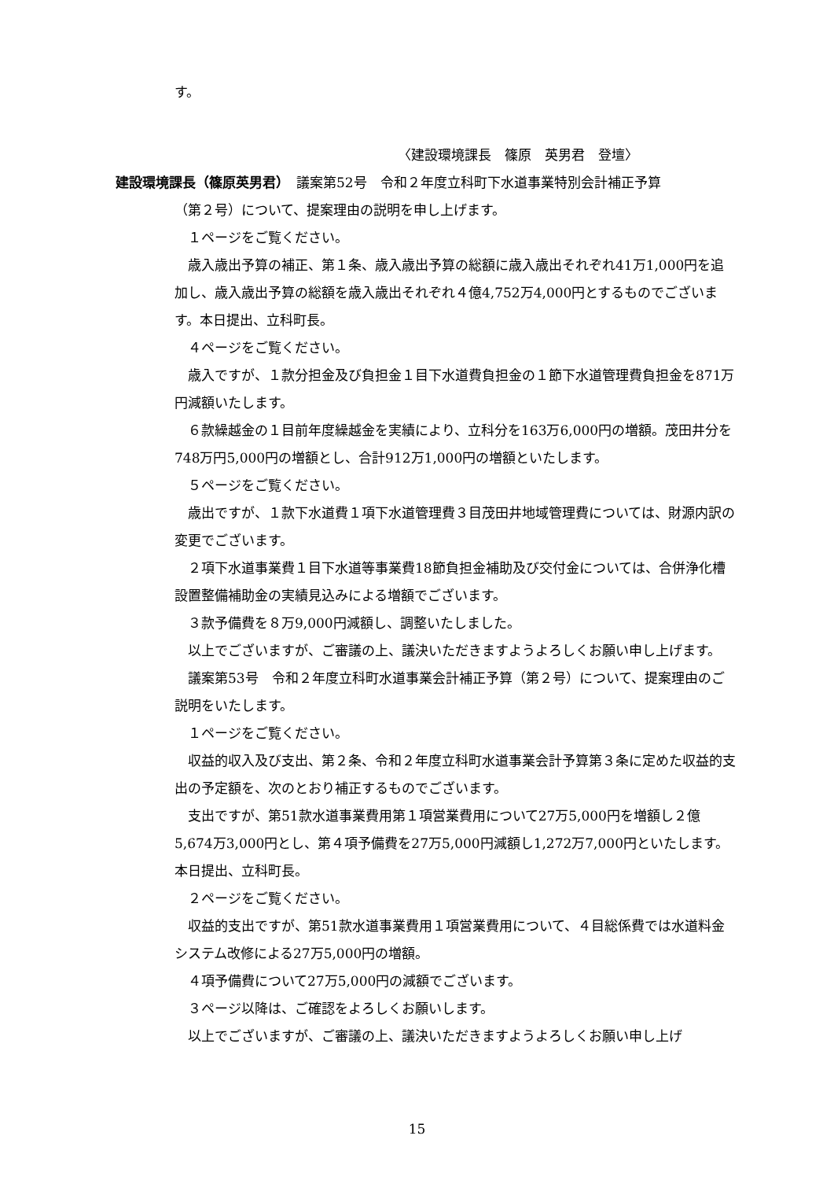す。
〈建設環境課長　篠原　英男君　登壇〉
建設環境課長（篠原英男君）　議案第52号　令和２年度立科町下水道事業特別会計補正予算
（第２号）について、提案理由の説明を申し上げます。
１ページをご覧ください。
歳入歳出予算の補正、第１条、歳入歳出予算の総額に歳入歳出それぞれ41万1,000円を追加し、歳入歳出予算の総額を歳入歳出それぞれ４億4,752万4,000円とするものでございます。本日提出、立科町長。
４ページをご覧ください。
歳入ですが、１款分担金及び負担金１目下水道費負担金の１節下水道管理費負担金を871万円減額いたします。
６款繰越金の１目前年度繰越金を実績により、立科分を163万6,000円の増額。茂田井分を748万円5,000円の増額とし、合計912万1,000円の増額といたします。
５ページをご覧ください。
歳出ですが、１款下水道費１項下水道管理費３目茂田井地域管理費については、財源内訳の変更でございます。
２項下水道事業費１目下水道等事業費18節負担金補助及び交付金については、合併浄化槽設置整備補助金の実績見込みによる増額でございます。
３款予備費を８万9,000円減額し、調整いたしました。
以上でございますが、ご審議の上、議決いただきますようよろしくお願い申し上げます。
議案第53号　令和２年度立科町水道事業会計補正予算（第２号）について、提案理由のご説明をいたします。
１ページをご覧ください。
収益的収入及び支出、第２条、令和２年度立科町水道事業会計予算第３条に定めた収益的支出の予定額を、次のとおり補正するものでございます。
支出ですが、第51款水道事業費用第１項営業費用について27万5,000円を増額し２億5,674万3,000円とし、第４項予備費を27万5,000円減額し1,272万7,000円といたします。本日提出、立科町長。
２ページをご覧ください。
収益的支出ですが、第51款水道事業費用１項営業費用について、４目総係費では水道料金システム改修による27万5,000円の増額。
４項予備費について27万5,000円の減額でございます。
３ページ以降は、ご確認をよろしくお願いします。
以上でございますが、ご審議の上、議決いただきますようよろしくお願い申し上げ
15